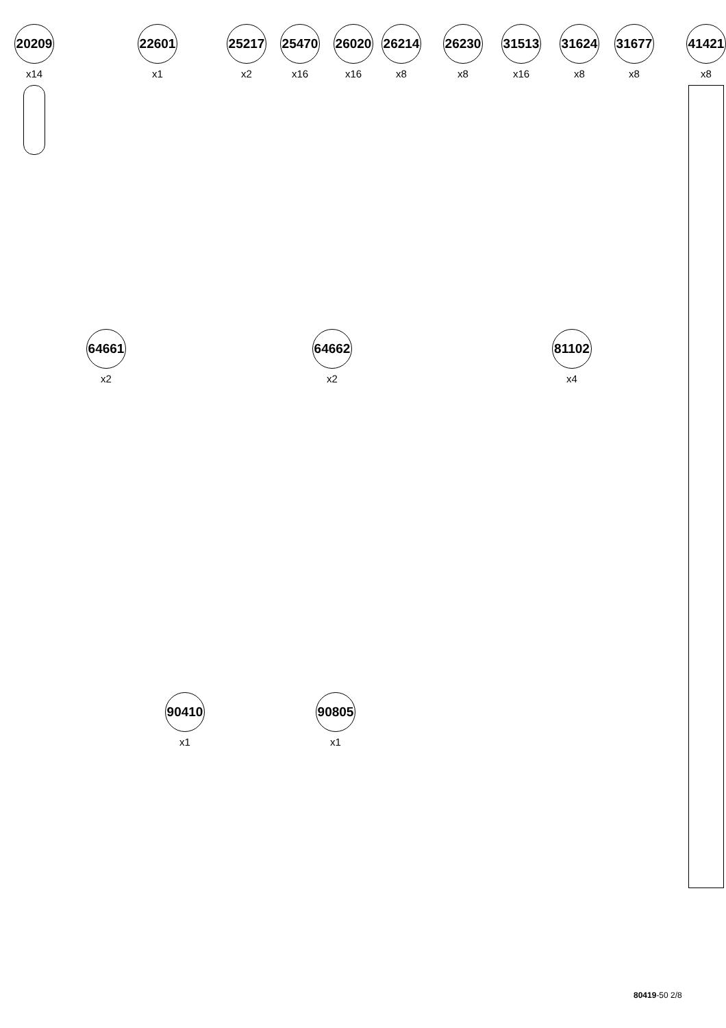20209
x14
22601
x1
25217
x2
25470
x16
26020
x16
26214
x8
26230
x8
31513
x16
31624
x8
31677
x8
41421
x8
64661
x2
64662
x2
81102
x4
90410
x1
90805
x1
80419-50 2/8